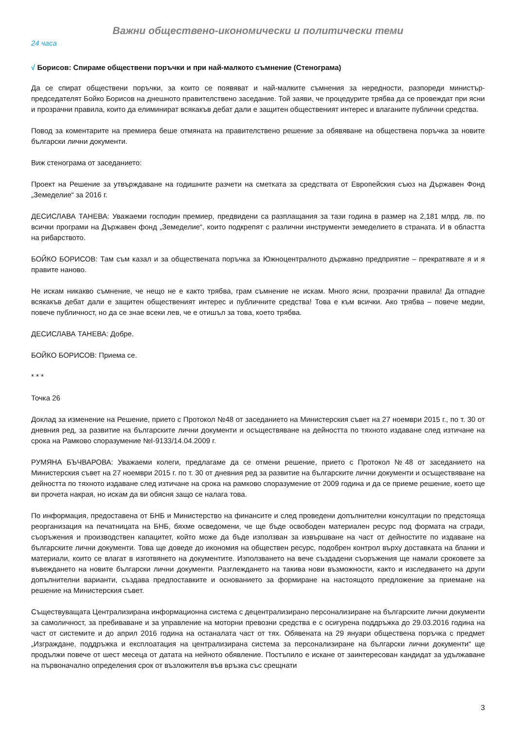Важни обществено-икономически и политически теми
24 часа
√ Борисов: Спираме обществени поръчки и при най-малкото съмнение (Стенограма)
Да се спират обществени поръчки, за които се появяват и най-малките съмнения за нередности, разпореди министър-председателят Бойко Борисов на днешното правителствено заседание. Той заяви, че процедурите трябва да се провеждат при ясни и прозрачни правила, които да елиминират всякакъв дебат дали е защитен общественият интерес и влаганите публични средства.
Повод за коментарите на премиера беше отмяната на правителствено решение за обявяване на обществена поръчка за новите български лични документи.
Виж стенограма от заседанието:
Проект на Решение за утвърждаване на годишните разчети на сметката за средствата от Европейския съюз на Държавен Фонд „Земеделие“ за 2016 г.
ДЕСИСЛАВА ТАНЕВА: Уважаеми господин премиер, предвидени са разплащания за тази година в размер на 2,181 млрд. лв. по всички програми на Държавен фонд „Земеделие“, които подкрепят с различни инструменти земеделието в страната. И в областта на рибарството.
БОЙКО БОРИСОВ: Там съм казал и за обществената поръчка за Южноцентралното държавно предприятие – прекратявате я и я правите наново.
Не искам никакво съмнение, че нещо не е както трябва, грам съмнение не искам. Много ясни, прозрачни правила! Да отпадне всякакъв дебат дали е защитен общественият интерес и публичните средства! Това е към всички. Ако трябва – повече медии, повече публичност, но да се знае всеки лев, че е отишъл за това, което трябва.
ДЕСИСЛАВА ТАНЕВА: Добре.
БОЙКО БОРИСОВ: Приема се.
* * *
Точка 26
Доклад за изменение на Решение, прието с Протокол №48 от заседанието на Министерския съвет на 27 ноември 2015 г., по т. 30 от дневния ред, за развитие на българските лични документи и осъществяване на дейността по тяхното издаване след изтичане на срока на Рамково споразумение №I-9133/14.04.2009 г.
РУМЯНА БЪЧВАРОВА: Уважаеми колеги, предлагаме да се отмени решение, прието с Протокол №48 от заседанието на Министерския съвет на 27 ноември 2015 г. по т. 30 от дневния ред за развитие на българските лични документи и осъществяване на дейността по тяхното издаване след изтичане на срока на рамково споразумение от 2009 година и да се приеме решение, което ще ви прочета накрая, но искам да ви обясня защо се налага това.
По информация, предоставена от БНБ и Министерство на финансите и след проведени допълнителни консултации по предстояща реорганизация на печатницата на БНБ, бяхме осведомени, че ще бъде освободен материален ресурс под формата на сгради, съоръжения и производствен капацитет, който може да бъде използван за извършване на част от дейностите по издаване на българските лични документи. Това ще доведе до икономия на обществен ресурс, подобрен контрол върху доставката на бланки и материали, които се влагат в изготвянето на документите. Използването на вече създадени съоръжения ще намали сроковете за въвеждането на новите български лични документи. Разглеждането на такива нови възможности, както и изследването на други допълнителни варианти, създава предпоставките и основанието за формиране на настоящото предложение за приемане на решение на Министерския съвет.
Съществуващата Централизирана информационна система с децентрализирано персонализиране на българските лични документи за самоличност, за пребиваване и за управление на моторни превозни средства е с осигурена поддръжка до 29.03.2016 година на част от системите и до април 2016 година на останалата част от тях. Обявената на 29 януари обществена поръчка с предмет „Изграждане, поддръжка и експлоатация на централизирана система за персонализиране на български лични документи“ ще продължи повече от шест месеца от датата на нейното обявление. Постъпило е искане от заинтересован кандидат за удължаване на първоначално определения срок от възложителя във връзка със срещнати
3